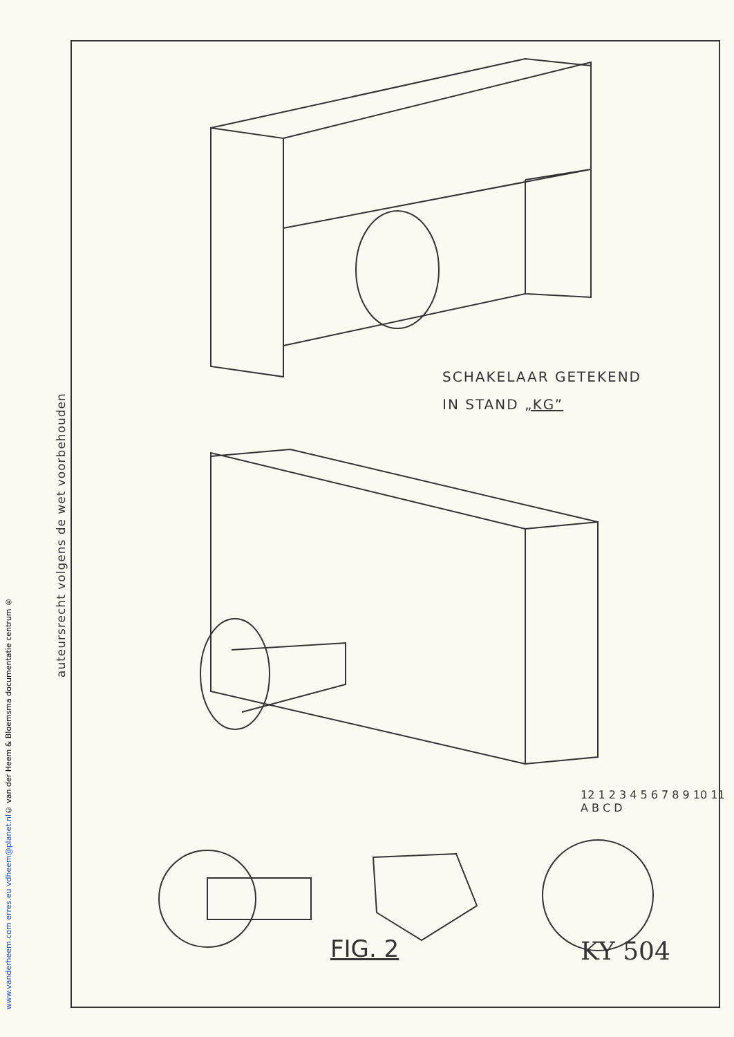© van der Heem & Bloemsma documentatie centrum ®
www.vanderheem.com erres.eu vdheem@planet.nl
auteursrecht volgens de wet voorbehouden
SCHAKELAAR GETEKEND
IN STAND „KG”
12 1 2 3 4 5 6 7 8 9 10 11 A B C D
FIG. 2 KY 504